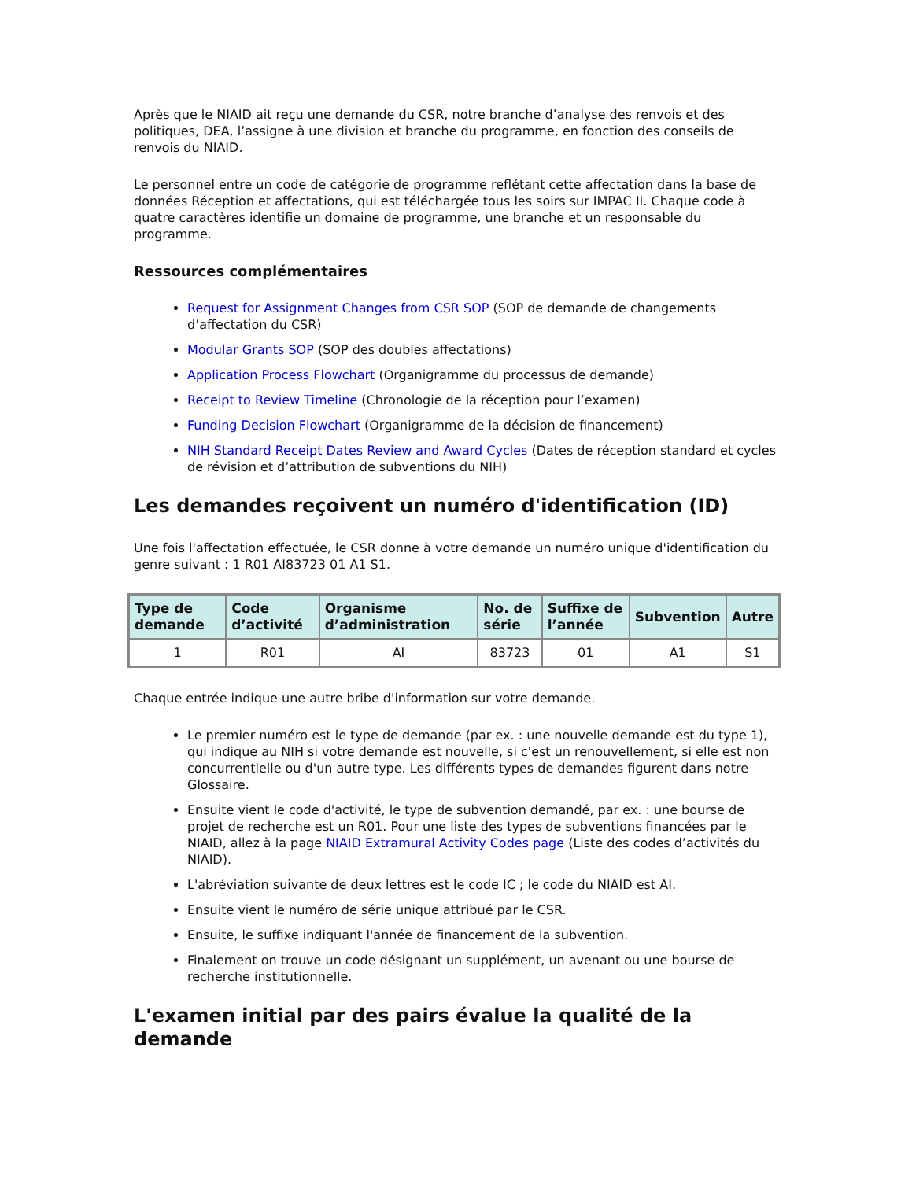Après que le NIAID ait reçu une demande du CSR, notre branche d’analyse des renvois et des politiques, DEA, l’assigne à une division et branche du programme, en fonction des conseils de renvois du NIAID.
Le personnel entre un code de catégorie de programme reflétant cette affectation dans la base de données Réception et affectations, qui est téléchargée tous les soirs sur IMPAC II. Chaque code à quatre caractères identifie un domaine de programme, une branche et un responsable du programme.
Ressources complémentaires
Request for Assignment Changes from CSR SOP (SOP de demande de changements d’affectation du CSR)
Modular Grants SOP (SOP des doubles affectations)
Application Process Flowchart (Organigramme du processus de demande)
Receipt to Review Timeline (Chronologie de la réception pour l’examen)
Funding Decision Flowchart (Organigramme de la décision de financement)
NIH Standard Receipt Dates Review and Award Cycles (Dates de réception standard et cycles de révision et d’attribution de subventions du NIH)
Les demandes reçoivent un numéro d'identification (ID)
Une fois l'affectation effectuée, le CSR donne à votre demande un numéro unique d'identification du genre suivant : 1 R01 AI83723 01 A1 S1.
| Type de demande | Code d’activité | Organisme d’administration | No. de série | Suffixe de l’année | Subvention | Autre |
| --- | --- | --- | --- | --- | --- | --- |
| 1 | R01 | AI | 83723 | 01 | A1 | S1 |
Chaque entrée indique une autre bribe d'information sur votre demande.
Le premier numéro est le type de demande (par ex. : une nouvelle demande est du type 1), qui indique au NIH si votre demande est nouvelle, si c'est un renouvellement, si elle est non concurrentielle ou d'un autre type. Les différents types de demandes figurent dans notre Glossaire.
Ensuite vient le code d'activité, le type de subvention demandé, par ex. : une bourse de projet de recherche est un R01. Pour une liste des types de subventions financées par le NIAID, allez à la page NIAID Extramural Activity Codes page (Liste des codes d’activités du NIAID).
L'abréviation suivante de deux lettres est le code IC ; le code du NIAID est AI.
Ensuite vient le numéro de série unique attribué par le CSR.
Ensuite, le suffixe indiquant l'année de financement de la subvention.
Finalement on trouve un code désignant un supplément, un avenant ou une bourse de recherche institutionnelle.
L'examen initial par des pairs évalue la qualité de la demande